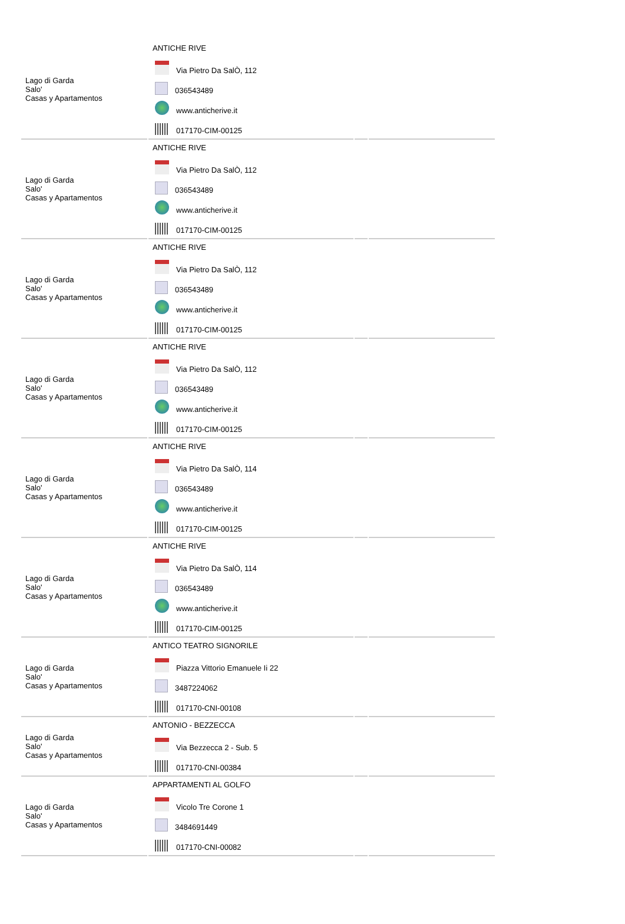| Lago di Garda Salo' Casas y Apartamentos | ANTICHE RIVE Via Pietro Da SalÒ, 112 036543489 www.anticherive.it 017170-CIM-00125 | | |
| Lago di Garda Salo' Casas y Apartamentos | ANTICHE RIVE Via Pietro Da SalÒ, 112 036543489 www.anticherive.it 017170-CIM-00125 | | |
| Lago di Garda Salo' Casas y Apartamentos | ANTICHE RIVE Via Pietro Da SalÒ, 112 036543489 www.anticherive.it 017170-CIM-00125 | | |
| Lago di Garda Salo' Casas y Apartamentos | ANTICHE RIVE Via Pietro Da SalÒ, 112 036543489 www.anticherive.it 017170-CIM-00125 | | |
| Lago di Garda Salo' Casas y Apartamentos | ANTICHE RIVE Via Pietro Da SalÒ, 114 036543489 www.anticherive.it 017170-CIM-00125 | | |
| Lago di Garda Salo' Casas y Apartamentos | ANTICHE RIVE Via Pietro Da SalÒ, 114 036543489 www.anticherive.it 017170-CIM-00125 | | |
| Lago di Garda Salo' Casas y Apartamentos | ANTICO TEATRO SIGNORILE Piazza Vittorio Emanuele Ii 22 3487224062 017170-CNI-00108 | | |
| Lago di Garda Salo' Casas y Apartamentos | ANTONIO - BEZZECCA Via Bezzecca 2 - Sub. 5 017170-CNI-00384 | | |
| Lago di Garda Salo' Casas y Apartamentos | APPARTAMENTI AL GOLFO Vicolo Tre Corone 1 3484691449 017170-CNI-00082 | | |